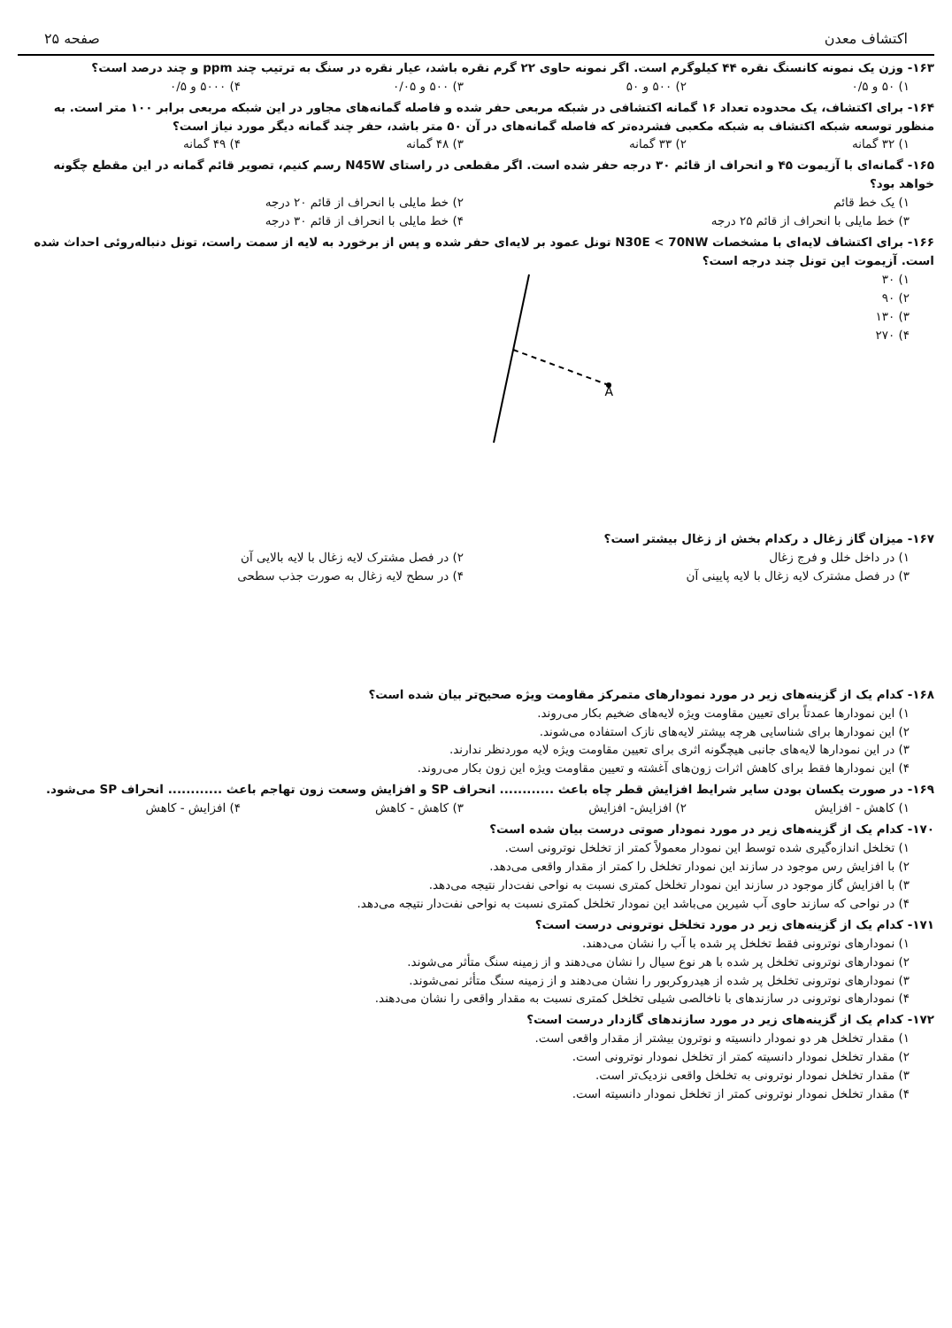اکتشاف معدن صفحه ۲۵
۱۶۳- وزن یک نمونه کانسنگ نقره ۴۴ کیلوگرم است. اگر نمونه حاوی ۲۲ گرم نقره باشد، عیار نقره در سنگ به ترتیب چند ppm و چند درصد است؟
۱) ۵۰ و ۰/۵ ۲) ۵۰۰ و ۵۰ ۳) ۵۰۰ و ۰/۰۵ ۴) ۵۰۰۰ و ۰/۵
۱۶۴- برای اکتشاف، یک محدوده تعداد ۱۶ گمانه اکتشافی در شبکه مربعی حفر شده و فاصله گمانه‌های مجاور در این شبکه مربعی برابر ۱۰۰ متر است. به منظور توسعه شبکه اکتشاف به شبکه مکعبی فشرده‌تر که فاصله گمانه‌های در آن ۵۰ متر باشد، حفر چند گمانه دیگر مورد نیاز است؟
۱) ۳۲ گمانه ۲) ۳۳ گمانه ۳) ۴۸ گمانه ۴) ۴۹ گمانه
۱۶۵- گمانه‌ای با آزیموت ۴۵ و انحراف از قائم ۳۰ درجه حفر شده است. اگر مقطعی در راستای N45W رسم کنیم، تصویر قائم گمانه در این مقطع چگونه خواهد بود؟
۱) یک خط قائم ۲) خط مایلی با انحراف از قائم ۲۰ درجه
۳) خط مایلی با انحراف از قائم ۲۵ درجه ۴) خط مایلی با انحراف از قائم ۳۰ درجه
۱۶۶- برای اکتشاف لایه‌ای با مشخصات N30E < 70NW تونل عمود بر لایه‌ای حفر شده و پس از برخورد به لایه از سمت راست، تونل دنباله‌روئی احداث شده است. آزیموت این تونل چند درجه است؟
۱) ۳۰
۲) ۹۰
۳) ۱۳۰
۴) ۲۷۰
A
۱۶۷- میزان گاز زغال د رکدام بخش از زغال بیشتر است؟
۱) در داخل خلل و فرج زغال ۲) در فصل مشترک لایه زغال با لایه بالایی آن
۳) در فصل مشترک لایه زغال با لایه پایینی آن ۴) در سطح لایه زغال به صورت جذب سطحی
۱۶۸- کدام یک از گزینه‌های زیر در مورد نمودارهای متمرکز مقاومت ویژه صحیح‌تر بیان شده است؟
۱) این نمودارها عمدتاً برای تعیین مقاومت ویژه لایه‌های ضخیم بکار می‌روند.
۲) این نمودارها برای شناسایی هرچه بیشتر لایه‌های نازک استفاده می‌شوند.
۳) در این نمودارها لایه‌های جانبی هیچگونه اثری برای تعیین مقاومت ویژه لایه موردنظر ندارند.
۴) این نمودارها فقط برای کاهش اثرات زون‌های آغشته و تعیین مقاومت ویژه این زون بکار می‌روند.
۱۶۹- در صورت یکسان بودن سایر شرایط افزایش قطر چاه باعث ............ انحراف SP و افزایش وسعت زون تهاجم باعث ............ انحراف SP می‌شود.
۱) کاهش - افزایش ۲) افزایش- افزایش ۳) کاهش - کاهش ۴) افزایش - کاهش
۱۷۰- کدام یک از گزینه‌های زیر در مورد نمودار صوتی درست بیان شده است؟
۱) تخلخل اندازه‌گیری شده توسط این نمودار معمولاً کمتر از تخلخل نوترونی است.
۲) با افزایش رس موجود در سازند این نمودار تخلخل را کمتر از مقدار واقعی می‌دهد.
۳) با افزایش گاز موجود در سازند این نمودار تخلخل کمتری نسبت به نواحی نفت‌دار نتیجه می‌دهد.
۴) در نواحی که سازند حاوی آب شیرین می‌باشد این نمودار تخلخل کمتری نسبت به نواحی نفت‌دار نتیجه می‌دهد.
۱۷۱- کدام یک از گزینه‌های زیر در مورد تخلخل نوترونی درست است؟
۱) نمودارهای نوترونی فقط تخلخل پر شده با آب را نشان می‌دهند.
۲) نمودارهای نوترونی تخلخل پر شده با هر نوع سیال را نشان می‌دهند و از زمینه سنگ متأثر می‌شوند.
۳) نمودارهای نوترونی تخلخل پر شده از هیدروکربور را نشان می‌دهند و از زمینه سنگ متأثر نمی‌شوند.
۴) نمودارهای نوترونی در سازندهای با ناخالصی شیلی تخلخل کمتری نسبت به مقدار واقعی را نشان می‌دهند.
۱۷۲- کدام یک از گزینه‌های زیر در مورد سازندهای گازدار درست است؟
۱) مقدار تخلخل هر دو نمودار دانسیته و نوترون بیشتر از مقدار واقعی است.
۲) مقدار تخلخل نمودار دانسیته کمتر از تخلخل نمودار نوترونی است.
۳) مقدار تخلخل نمودار نوترونی به تخلخل واقعی نزدیک‌تر است.
۴) مقدار تخلخل نمودار نوترونی کمتر از تخلخل نمودار دانسیته است.